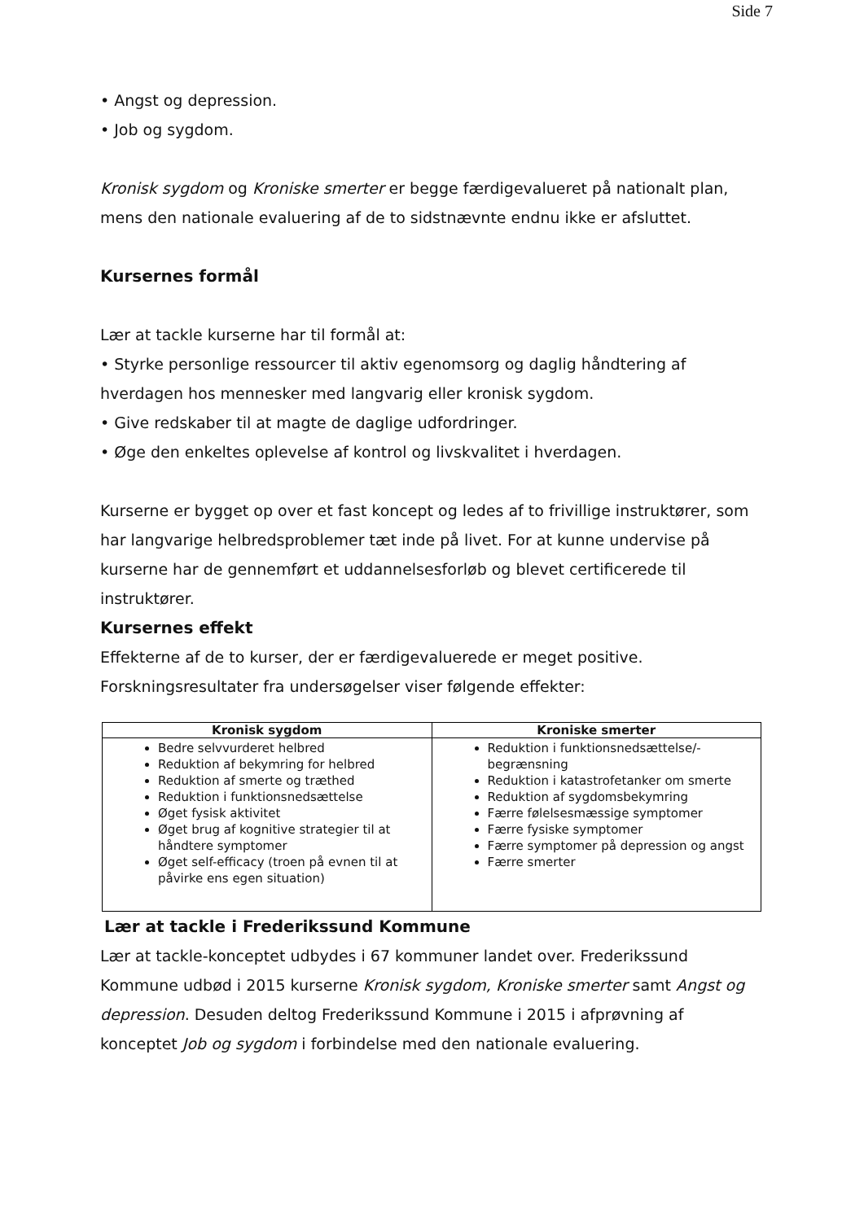Side 7
• Angst og depression.
• Job og sygdom.
Kronisk sygdom og Kroniske smerter er begge færdigevalueret på nationalt plan, mens den nationale evaluering af de to sidstnævnte endnu ikke er afsluttet.
Kursernes formål
Lær at tackle kurserne har til formål at:
• Styrke personlige ressourcer til aktiv egenomsorg og daglig håndtering af hverdagen hos mennesker med langvarig eller kronisk sygdom.
• Give redskaber til at magte de daglige udfordringer.
• Øge den enkeltes oplevelse af kontrol og livskvalitet i hverdagen.
Kurserne er bygget op over et fast koncept og ledes af to frivillige instruktører, som har langvarige helbredsproblemer tæt inde på livet. For at kunne undervise på kurserne har de gennemført et uddannelsesforløb og blevet certificerede til instruktører.
Kursernes effekt
Effekterne af de to kurser, der er færdigevaluerede er meget positive. Forskningsresultater fra undersøgelser viser følgende effekter:
| Kronisk sygdom | Kroniske smerter |
| --- | --- |
| Bedre selvvurderet helbred Reduktion af bekymring for helbred Reduktion af smerte og træthed Reduktion i funktionsnedsættelse Øget fysisk aktivitet Øget brug af kognitive strategier til at håndtere symptomer Øget self-efficacy (troen på evnen til at påvirke ens egen situation) | Reduktion i funktionsnedsættelse/-begrænsning Reduktion i katastrofetanker om smerte Reduktion af sygdomsbekymring Færre følelsesmæssige symptomer Færre fysiske symptomer Færre symptomer på depression og angst Færre smerter |
Lær at tackle i Frederikssund Kommune
Lær at tackle-konceptet udbydes i 67 kommuner landet over. Frederikssund Kommune udbød i 2015 kurserne Kronisk sygdom, Kroniske smerter samt Angst og depression. Desuden deltog Frederikssund Kommune i 2015 i afprøvning af konceptet Job og sygdom i forbindelse med den nationale evaluering.